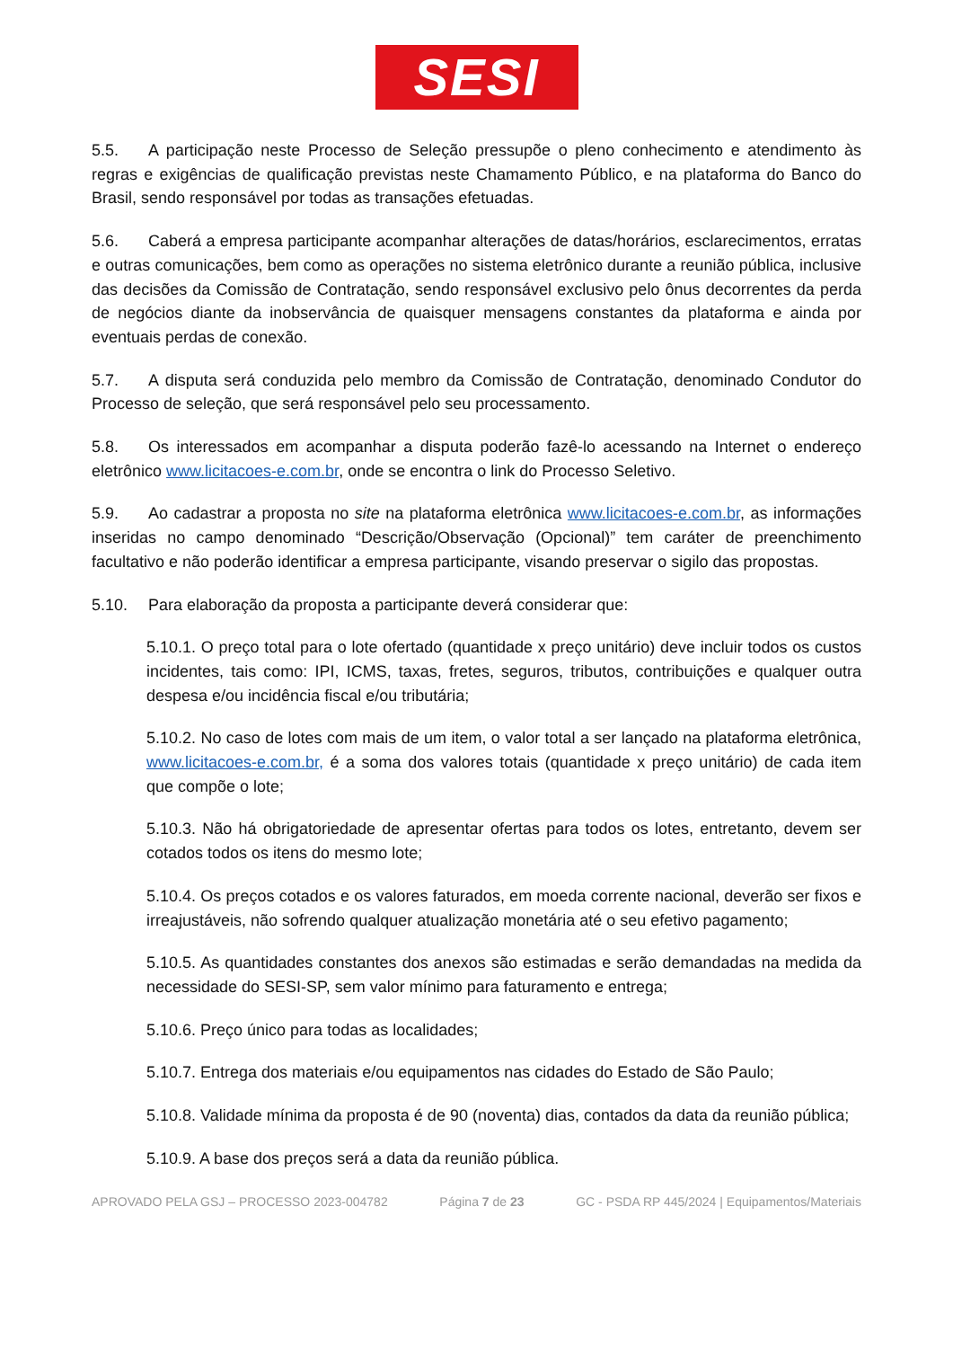SESI
5.5. A participação neste Processo de Seleção pressupõe o pleno conhecimento e atendimento às regras e exigências de qualificação previstas neste Chamamento Público, e na plataforma do Banco do Brasil, sendo responsável por todas as transações efetuadas.
5.6. Caberá a empresa participante acompanhar alterações de datas/horários, esclarecimentos, erratas e outras comunicações, bem como as operações no sistema eletrônico durante a reunião pública, inclusive das decisões da Comissão de Contratação, sendo responsável exclusivo pelo ônus decorrentes da perda de negócios diante da inobservância de quaisquer mensagens constantes da plataforma e ainda por eventuais perdas de conexão.
5.7. A disputa será conduzida pelo membro da Comissão de Contratação, denominado Condutor do Processo de seleção, que será responsável pelo seu processamento.
5.8. Os interessados em acompanhar a disputa poderão fazê-lo acessando na Internet o endereço eletrônico www.licitacoes-e.com.br, onde se encontra o link do Processo Seletivo.
5.9. Ao cadastrar a proposta no site na plataforma eletrônica www.licitacoes-e.com.br, as informações inseridas no campo denominado “Descrição/Observação (Opcional)” tem caráter de preenchimento facultativo e não poderão identificar a empresa participante, visando preservar o sigilo das propostas.
5.10. Para elaboração da proposta a participante deverá considerar que:
5.10.1. O preço total para o lote ofertado (quantidade x preço unitário) deve incluir todos os custos incidentes, tais como: IPI, ICMS, taxas, fretes, seguros, tributos, contribuições e qualquer outra despesa e/ou incidência fiscal e/ou tributária;
5.10.2. No caso de lotes com mais de um item, o valor total a ser lançado na plataforma eletrônica, www.licitacoes-e.com.br, é a soma dos valores totais (quantidade x preço unitário) de cada item que compõe o lote;
5.10.3. Não há obrigatoriedade de apresentar ofertas para todos os lotes, entretanto, devem ser cotados todos os itens do mesmo lote;
5.10.4. Os preços cotados e os valores faturados, em moeda corrente nacional, deverão ser fixos e irreajustáveis, não sofrendo qualquer atualização monetária até o seu efetivo pagamento;
5.10.5. As quantidades constantes dos anexos são estimadas e serão demandadas na medida da necessidade do SESI-SP, sem valor mínimo para faturamento e entrega;
5.10.6. Preço único para todas as localidades;
5.10.7. Entrega dos materiais e/ou equipamentos nas cidades do Estado de São Paulo;
5.10.8. Validade mínima da proposta é de 90 (noventa) dias, contados da data da reunião pública;
5.10.9. A base dos preços será a data da reunião pública.
APROVADO PELA GSJ – PROCESSO 2023-004782 Página 7 de 23 GC - PSDA RP 445/2024 | Equipamentos/Materiais